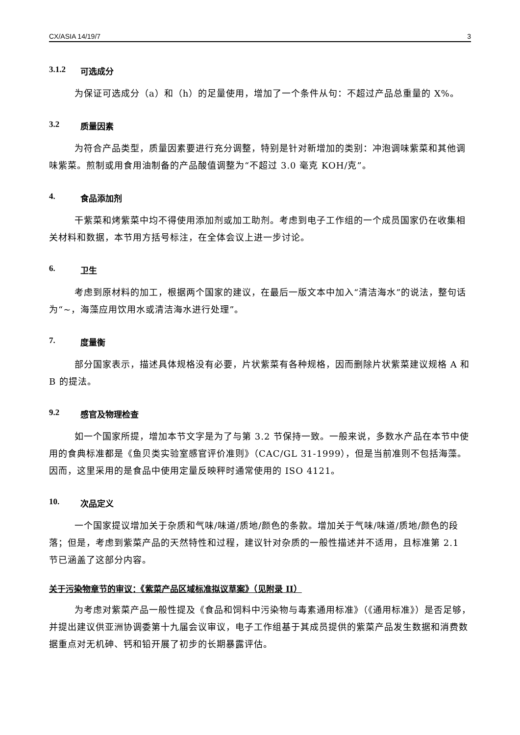CX/ASIA 14/19/7 3
3.1.2 可选成分
为保证可选成分（a）和（h）的足量使用，增加了一个条件从句：不超过产品总重量的 X%。
3.2 质量因素
为符合产品类型，质量因素要进行充分调整，特别是针对新增加的类别：冲泡调味紫菜和其他调味紫菜。煎制或用食用油制备的产品酸值调整为“不超过 3.0 毫克 KOH/克”。
4. 食品添加剂
干紫菜和烤紫菜中均不得使用添加剂或加工助剂。考虑到电子工作组的一个成员国家仍在收集相关材料和数据，本节用方括号标注，在全体会议上进一步讨论。
6. 卫生
考虑到原材料的加工，根据两个国家的建议，在最后一版文本中加入“清洁海水”的说法，整句话为“~，海藻应用饮用水或清洁海水进行处理”。
7. 度量衡
部分国家表示，描述具体规格没有必要，片状紫菜有各种规格，因而删除片状紫菜建议规格 A 和 B 的提法。
9.2 感官及物理检查
如一个国家所提，增加本节文字是为了与第 3.2 节保持一致。一般来说，多数水产品在本节中使用的食典标准都是《鱼贝类实验室感官评价准则》（CAC/GL 31-1999），但是当前准则不包括海藻。因而，这里采用的是食品中使用定量反映秤时通常使用的 ISO 4121。
10. 次品定义
一个国家提议增加关于杂质和气味/味道/质地/颜色的条款。增加关于气味/味道/质地/颜色的段落；但是，考虑到紫菜产品的天然特性和过程，建议针对杂质的一般性描述并不适用，且标准第 2.1 节已涵盖了这部分内容。
关于污染物章节的审议：《紫菜产品区域标准拟议草案》（见附录 II）
为考虑对紫菜产品一般性提及《食品和饲料中污染物与毒素通用标准》（《通用标准》）是否足够，并提出建议供亚洲协调委第十九届会议审议，电子工作组基于其成员提供的紫菜产品发生数据和消费数据重点对无机砷、钙和铅开展了初步的长期暴露评估。